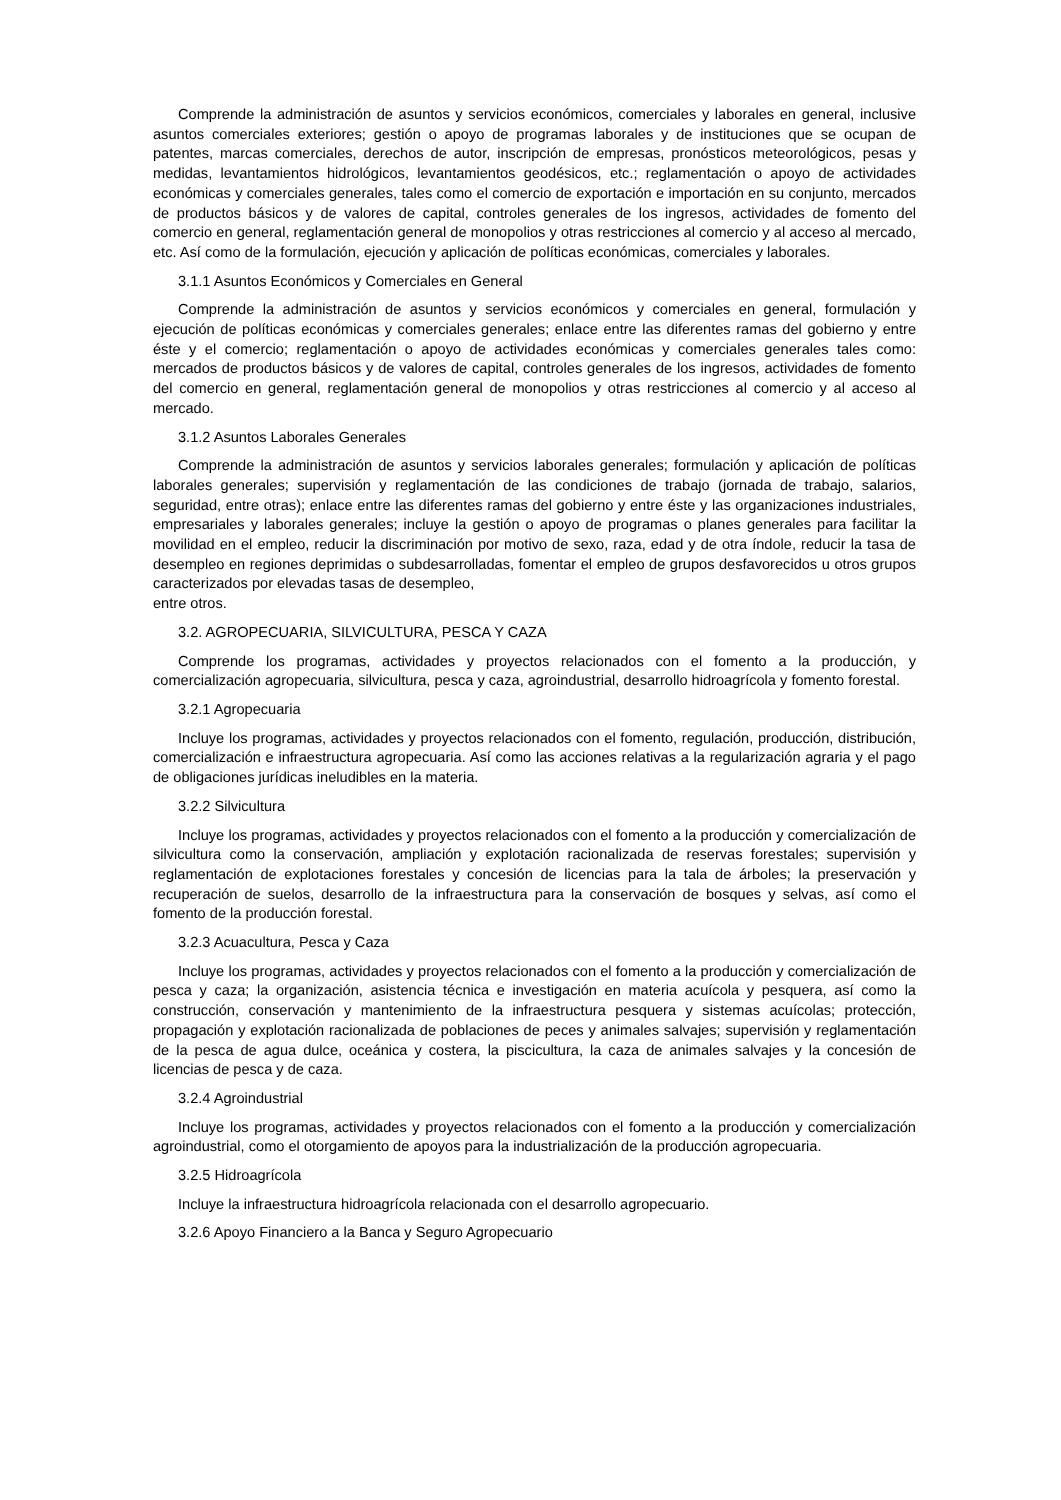Comprende la administración de asuntos y servicios económicos, comerciales y laborales en general, inclusive asuntos comerciales exteriores; gestión o apoyo de programas laborales y de instituciones que se ocupan de patentes, marcas comerciales, derechos de autor, inscripción de empresas, pronósticos meteorológicos, pesas y medidas, levantamientos hidrológicos, levantamientos geodésicos, etc.; reglamentación o apoyo de actividades económicas y comerciales generales, tales como el comercio de exportación e importación en su conjunto, mercados de productos básicos y de valores de capital, controles generales de los ingresos, actividades de fomento del comercio en general, reglamentación general de monopolios y otras restricciones al comercio y al acceso al mercado, etc. Así como de la formulación, ejecución y aplicación de políticas económicas, comerciales y laborales.
3.1.1 Asuntos Económicos y Comerciales en General
Comprende la administración de asuntos y servicios económicos y comerciales en general, formulación y ejecución de políticas económicas y comerciales generales; enlace entre las diferentes ramas del gobierno y entre éste y el comercio; reglamentación o apoyo de actividades económicas y comerciales generales tales como: mercados de productos básicos y de valores de capital, controles generales de los ingresos, actividades de fomento del comercio en general, reglamentación general de monopolios y otras restricciones al comercio y al acceso al mercado.
3.1.2 Asuntos Laborales Generales
Comprende la administración de asuntos y servicios laborales generales; formulación y aplicación de políticas laborales generales; supervisión y reglamentación de las condiciones de trabajo (jornada de trabajo, salarios, seguridad, entre otras); enlace entre las diferentes ramas del gobierno y entre éste y las organizaciones industriales, empresariales y laborales generales; incluye la gestión o apoyo de programas o planes generales para facilitar la movilidad en el empleo, reducir la discriminación por motivo de sexo, raza, edad y de otra índole, reducir la tasa de desempleo en regiones deprimidas o subdesarrolladas, fomentar el empleo de grupos desfavorecidos u otros grupos caracterizados por elevadas tasas de desempleo,
entre otros.
3.2. AGROPECUARIA, SILVICULTURA, PESCA Y CAZA
Comprende los programas, actividades y proyectos relacionados con el fomento a la producción, y comercialización agropecuaria, silvicultura, pesca y caza, agroindustrial, desarrollo hidroagrícola y fomento forestal.
3.2.1 Agropecuaria
Incluye los programas, actividades y proyectos relacionados con el fomento, regulación, producción, distribución, comercialización e infraestructura agropecuaria. Así como las acciones relativas a la regularización agraria y el pago de obligaciones jurídicas ineludibles en la materia.
3.2.2 Silvicultura
Incluye los programas, actividades y proyectos relacionados con el fomento a la producción y comercialización de silvicultura como la conservación, ampliación y explotación racionalizada de reservas forestales; supervisión y reglamentación de explotaciones forestales y concesión de licencias para la tala de árboles; la preservación y recuperación de suelos, desarrollo de la infraestructura para la conservación de bosques y selvas, así como el fomento de la producción forestal.
3.2.3 Acuacultura, Pesca y Caza
Incluye los programas, actividades y proyectos relacionados con el fomento a la producción y comercialización de pesca y caza; la organización, asistencia técnica e investigación en materia acuícola y pesquera, así como la construcción, conservación y mantenimiento de la infraestructura pesquera y sistemas acuícolas; protección, propagación y explotación racionalizada de poblaciones de peces y animales salvajes; supervisión y reglamentación de la pesca de agua dulce, oceánica y costera, la piscicultura, la caza de animales salvajes y la concesión de licencias de pesca y de caza.
3.2.4 Agroindustrial
Incluye los programas, actividades y proyectos relacionados con el fomento a la producción y comercialización agroindustrial, como el otorgamiento de apoyos para la industrialización de la producción agropecuaria.
3.2.5 Hidroagrícola
Incluye la infraestructura hidroagrícola relacionada con el desarrollo agropecuario.
3.2.6 Apoyo Financiero a la Banca y Seguro Agropecuario